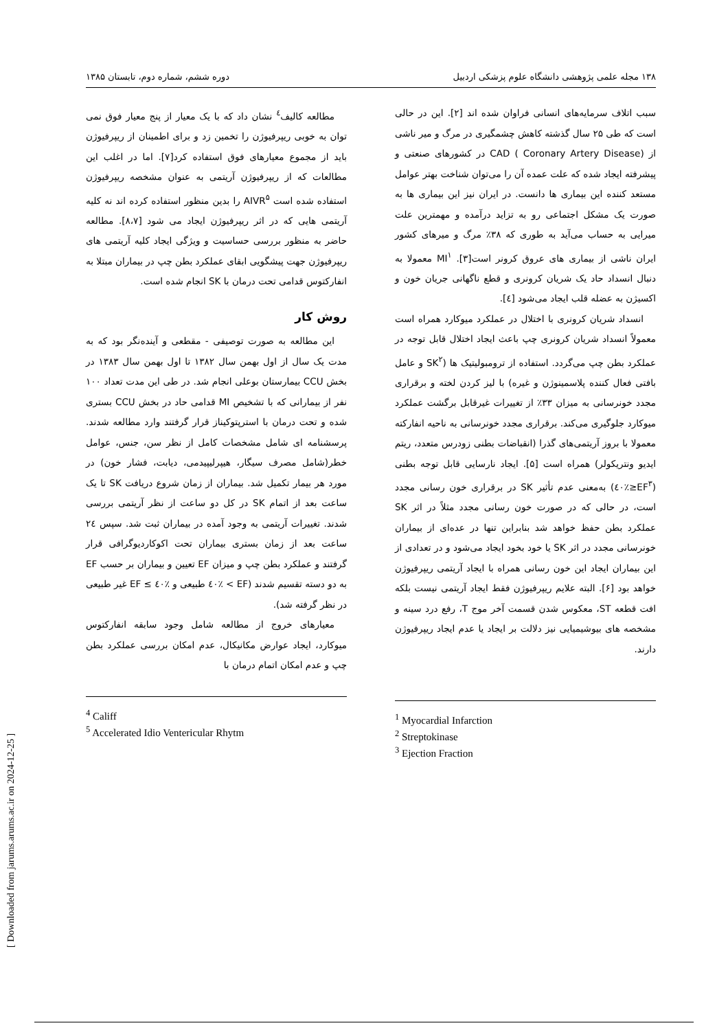۱۳۸ مجله علمی پژوهشی دانشگاه علوم پزشکی اردبیل دوره ششم، شماره دوم، تابستان ۱۳۸۵
سبب اتلاف سرمایه‌های انسانی فراوان شده اند [۲]. این در حالی است که طی ۲۵ سال گذشته کاهش چشمگیری در مرگ و میر ناشی از CAD ( Coronary Artery Disease) در کشورهای صنعتی و پیشرفته ایجاد شده که علت عمده آن را می‌توان شناخت بهتر عوامل مستعد کننده این بیماری ها دانست. در ایران نیز این بیماری ها به صورت یک مشکل اجتماعی رو به تزاید درآمده و مهمترین علت میرایی به حساب می‌آید به طوری که ۳۸٪ مرگ و میرهای کشور ایران ناشی از بیماری های عروق کرونر است[۳]. MI<sup>۱</sup> معمولا به دنبال انسداد حاد یک شریان کرونری و قطع ناگهانی جریان خون و اکسیژن به عضله قلب ایجاد می‌شود [٤].
انسداد شریان کرونری با اختلال در عملکرد میوکارد همراه است معمولاً انسداد شریان کرونری چپ باعث ایجاد اختلال قابل توجه در عملکرد بطن چپ می‌گردد. استفاده از ترومبولیتیک ها (SK<sup>۲</sup> و عامل بافتی فعال کننده پلاسمینوژن و غیره) با لیز کردن لخته و برقراری مجدد خونرسانی به میزان ۳۳٪ از تغییرات غیرقابل برگشت عملکرد میوکارد جلوگیری می‌کند. برقراری مجدد خونرسانی به ناحیه انفارکته معمولا با بروز آریتمی‌های گذرا (انقباضات بطنی زودرس متعدد، ریتم ایدیو ونتریکولر) همراه است [۵]. ایجاد نارسایی قابل توجه بطنی (EF<sup>۳</sup>≤٪٤۰) به‌معنی عدم تأثیر SK در برقراری خون رسانی مجدد است، در حالی که در صورت خون رسانی مجدد مثلاً در اثر SK عملکرد بطن حفظ خواهد شد بنابراین تنها در عده‌ای از بیماران خونرسانی مجدد در اثر SK یا خود بخود ایجاد می‌شود و در تعدادی از این بیماران ایجاد این خون رسانی همراه با ایجاد آریتمی ریپرفیوژن خواهد بود [۶]. البته علایم ریپرفیوژن فقط ایجاد آریتمی نیست بلکه افت قطعه ST، معکوس شدن قسمت آخر موج T، رفع درد سینه و مشخصه های بیوشیمیایی نیز دلالت بر ایجاد یا عدم ایجاد ریپرفیوژن دارند.
<sup>1</sup> Myocardial Infarction
<sup>2</sup> Streptokinase
<sup>3</sup> Ejection Fraction
مطالعه کالیف<sup>٤</sup> نشان داد که با یک معیار از پنج معیار فوق نمی توان به خوبی ریپرفیوژن را تخمین زد و برای اطمینان از ریپرفیوژن باید از مجموع معیارهای فوق استفاده کرد[۷]. اما در اغلب این مطالعات که از ریپرفیوژن آریتمی به عنوان مشخصه ریپرفیوژن استفاده شده است AIVR<sup>۵</sup> را بدین منظور استفاده کرده اند نه کلیه آریتمی هایی که در اثر ریپرفیوژن ایجاد می شود [۸،۷]. مطالعه حاضر به منظور بررسی حساسیت و ویژگی ایجاد کلیه آریتمی های ریپرفیوژن جهت پیشگویی ابقای عملکرد بطن چپ در بیماران مبتلا به انفارکتوس قدامی تحت درمان با SK انجام شده است.
روش کار
این مطالعه به صورت توصیفی - مقطعی و آینده‌نگر بود که به مدت یک سال از اول بهمن سال ۱۳۸۲ تا اول بهمن سال ۱۳۸۳ در بخش CCU بیمارستان بوعلی انجام شد. در طی این مدت تعداد ۱۰۰ نفر از بیمارانی که با تشخیص MI قدامی حاد در بخش CCU بستری شده و تحت درمان با استرپتوکیناز قرار گرفتند وارد مطالعه شدند. پرسشنامه ای شامل مشخصات کامل از نظر سن، جنس، عوامل خطر(شامل مصرف سیگار، هیپرلیپیدمی، دیابت، فشار خون) در مورد هر بیمار تکمیل شد. بیماران از زمان شروع دریافت SK تا یک ساعت بعد از اتمام SK در کل دو ساعت از نظر آریتمی بررسی شدند. تغییرات آریتمی به وجود آمده در بیماران ثبت شد. سپس ۲٤ ساعت بعد از زمان بستری بیماران تحت اکوکاردیوگرافی قرار گرفتند و عملکرد بطن چپ و میزان EF تعیین و بیماران بر حسب EF به دو دسته تقسیم شدند (EF > ٪٤۰ طبیعی و ٪٤۰ ≥ EF غیر طبیعی در نظر گرفته شد).
معیارهای خروج از مطالعه شامل وجود سابقه انفارکتوس میوکارد، ایجاد عوارض مکانیکال، عدم امکان بررسی عملکرد بطن چپ و عدم امکان اتمام درمان با
<sup>4</sup> Califf
<sup>5</sup> Accelerated Idio Ventericular Rhytm
[ Downloaded from jarums.arums.ac.ir on 2024-12-25 ]